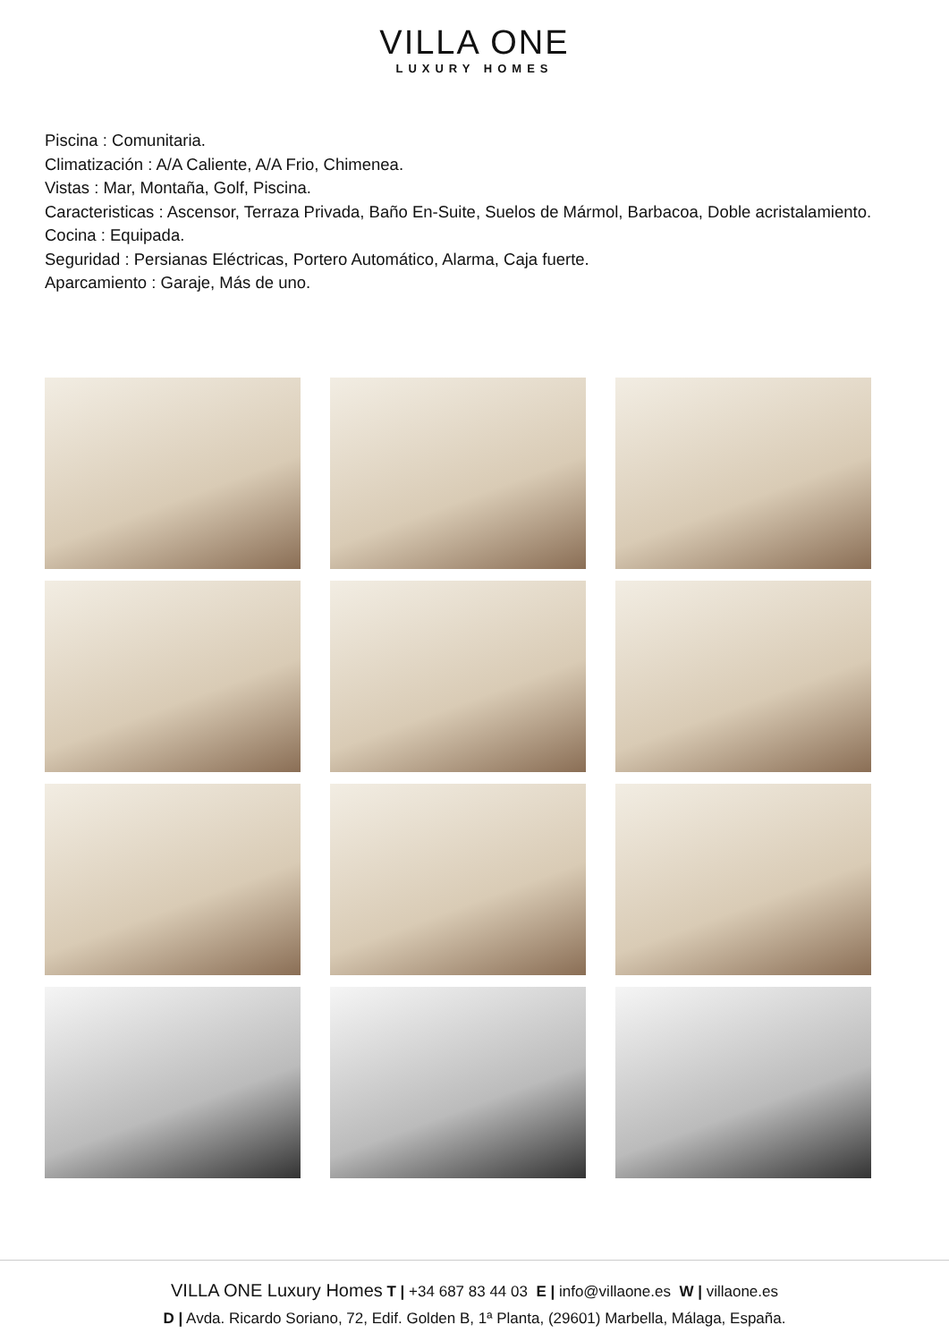VILLA ONE
LUXURY HOMES
Piscina : Comunitaria.
Climatización : A/A Caliente, A/A Frio, Chimenea.
Vistas : Mar, Montaña, Golf, Piscina.
Caracteristicas : Ascensor, Terraza Privada, Baño En-Suite, Suelos de Mármol, Barbacoa, Doble acristalamiento.
Cocina : Equipada.
Seguridad : Persianas Eléctricas, Portero Automático, Alarma, Caja fuerte.
Aparcamiento : Garaje, Más de uno.
VILLA ONE Luxury Homes T | +34 687 83 44 03 E | info@villaone.es W | villaone.es
D | Avda. Ricardo Soriano, 72, Edif. Golden B, 1ª Planta, (29601) Marbella, Málaga, España.